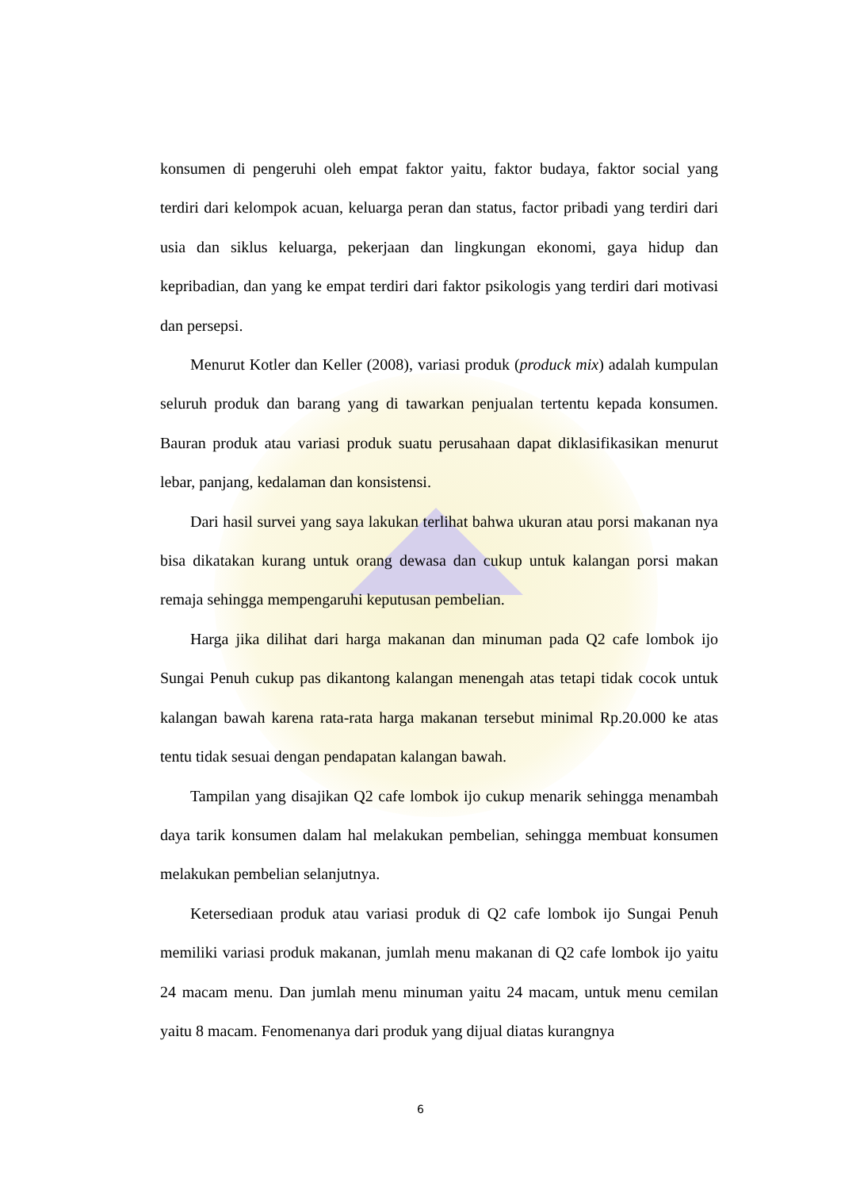konsumen di pengeruhi oleh empat faktor yaitu, faktor budaya, faktor social yang terdiri dari kelompok acuan, keluarga peran dan status, factor pribadi yang terdiri dari usia dan siklus keluarga, pekerjaan dan lingkungan ekonomi, gaya hidup dan kepribadian, dan yang ke empat terdiri dari faktor psikologis yang terdiri dari motivasi dan persepsi.
Menurut Kotler dan Keller (2008), variasi produk (produck mix) adalah kumpulan seluruh produk dan barang yang di tawarkan penjualan tertentu kepada konsumen. Bauran produk atau variasi produk suatu perusahaan dapat diklasifikasikan menurut lebar, panjang, kedalaman dan konsistensi.
Dari hasil survei yang saya lakukan terlihat bahwa ukuran atau porsi makanan nya bisa dikatakan kurang untuk orang dewasa dan cukup untuk kalangan porsi makan remaja sehingga mempengaruhi keputusan pembelian.
Harga jika dilihat dari harga makanan dan minuman pada Q2 cafe lombok ijo Sungai Penuh cukup pas dikantong kalangan menengah atas tetapi tidak cocok untuk kalangan bawah karena rata-rata harga makanan tersebut minimal Rp.20.000 ke atas tentu tidak sesuai dengan pendapatan kalangan bawah.
Tampilan yang disajikan Q2 cafe lombok ijo cukup menarik sehingga menambah daya tarik konsumen dalam hal melakukan pembelian, sehingga membuat konsumen melakukan pembelian selanjutnya.
Ketersediaan produk atau variasi produk di Q2 cafe lombok ijo Sungai Penuh memiliki variasi produk makanan, jumlah menu makanan di Q2 cafe lombok ijo yaitu 24 macam menu. Dan jumlah menu minuman yaitu 24 macam, untuk menu cemilan yaitu 8 macam. Fenomenanya dari produk yang dijual diatas kurangnya
6